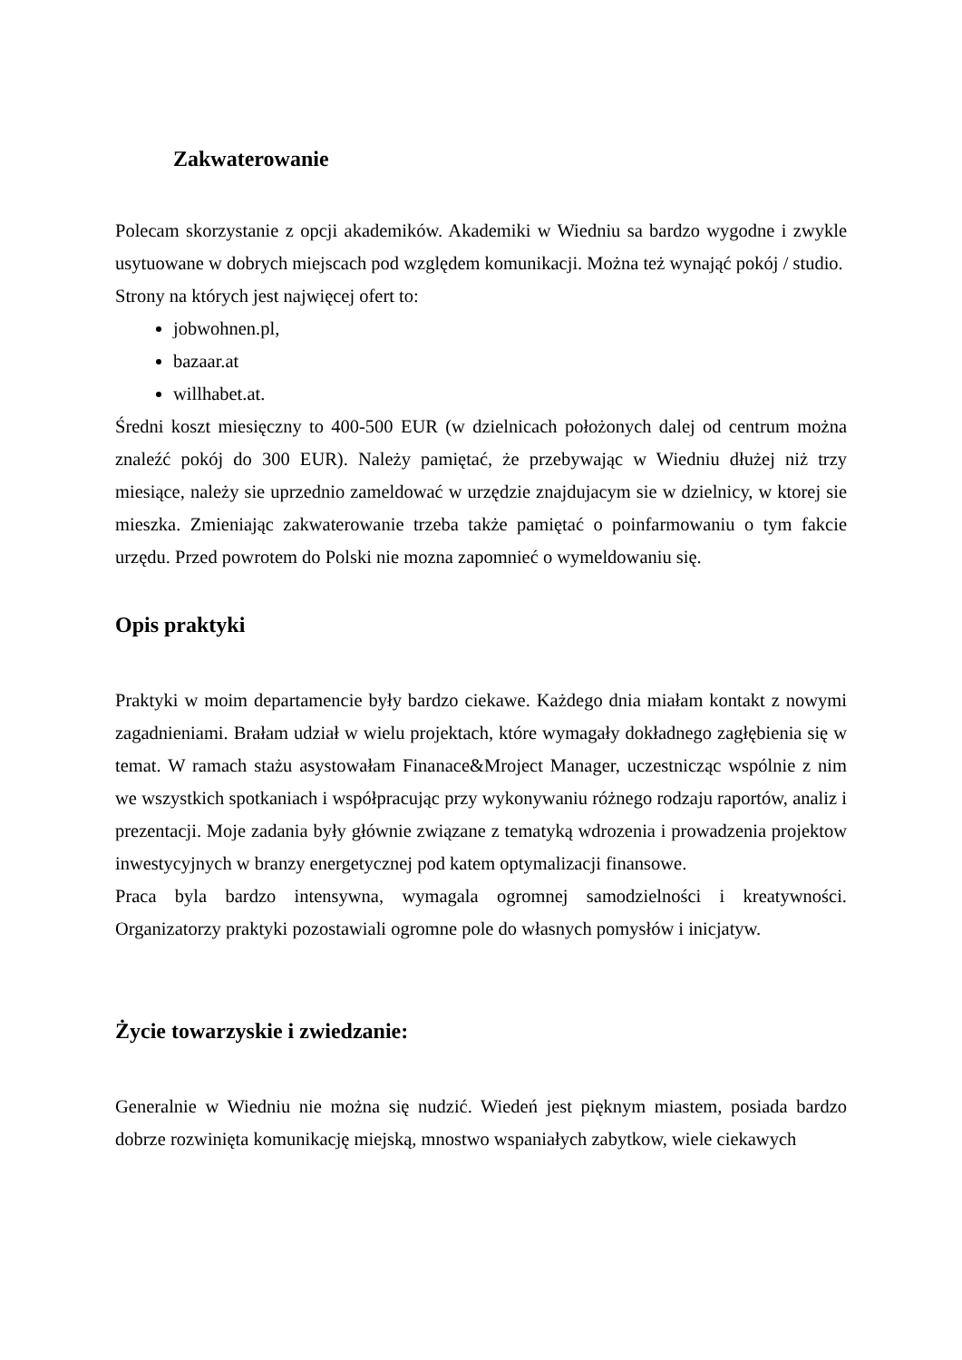Zakwaterowanie
Polecam skorzystanie z opcji akademików. Akademiki w Wiedniu sa bardzo wygodne i zwykle usytuowane w dobrych miejscach pod względem komunikacji. Można też wynająć pokój / studio.
Strony na których jest najwięcej ofert to:
jobwohnen.pl,
bazaar.at
willhabet.at.
Średni koszt miesięczny to 400-500 EUR (w dzielnicach położonych dalej od centrum można znaleźć pokój do 300 EUR). Należy pamiętać, że przebywając w Wiedniu dłużej niż trzy miesiące, należy sie uprzednio zameldować w urzędzie znajdujacym sie w dzielnicy, w ktorej sie mieszka. Zmieniając zakwaterowanie trzeba także pamiętać o poinfarmowaniu o tym fakcie urzędu. Przed powrotem do Polski nie mozna zapomnieć o wymeldowaniu się.
Opis praktyki
Praktyki w moim departamencie były bardzo ciekawe. Każdego dnia miałam kontakt z nowymi zagadnieniami. Brałam udział w wielu projektach, które wymagały dokładnego zagłębienia się w temat. W ramach stażu asystowałam Finanace&Mroject Manager, uczestnicząc wspólnie z nim we wszystkich spotkaniach i współpracując przy wykonywaniu różnego rodzaju raportów, analiz i prezentacji. Moje zadania były głównie związane z tematyką wdrozenia i prowadzenia projektow inwestycyjnych w branzy energetycznej pod katem optymalizacji finansowe.
Praca byla bardzo intensywna, wymagala ogromnej samodzielności i kreatywności. Organizatorzy praktyki pozostawiali ogromne pole do własnych pomysłów i inicjatyw.
Życie towarzyskie i zwiedzanie:
Generalnie w Wiedniu nie można się nudzić. Wiedeń jest pięknym miastem, posiada bardzo dobrze rozwinięta komunikację miejską, mnostwo wspaniałych zabytkow, wiele ciekawych